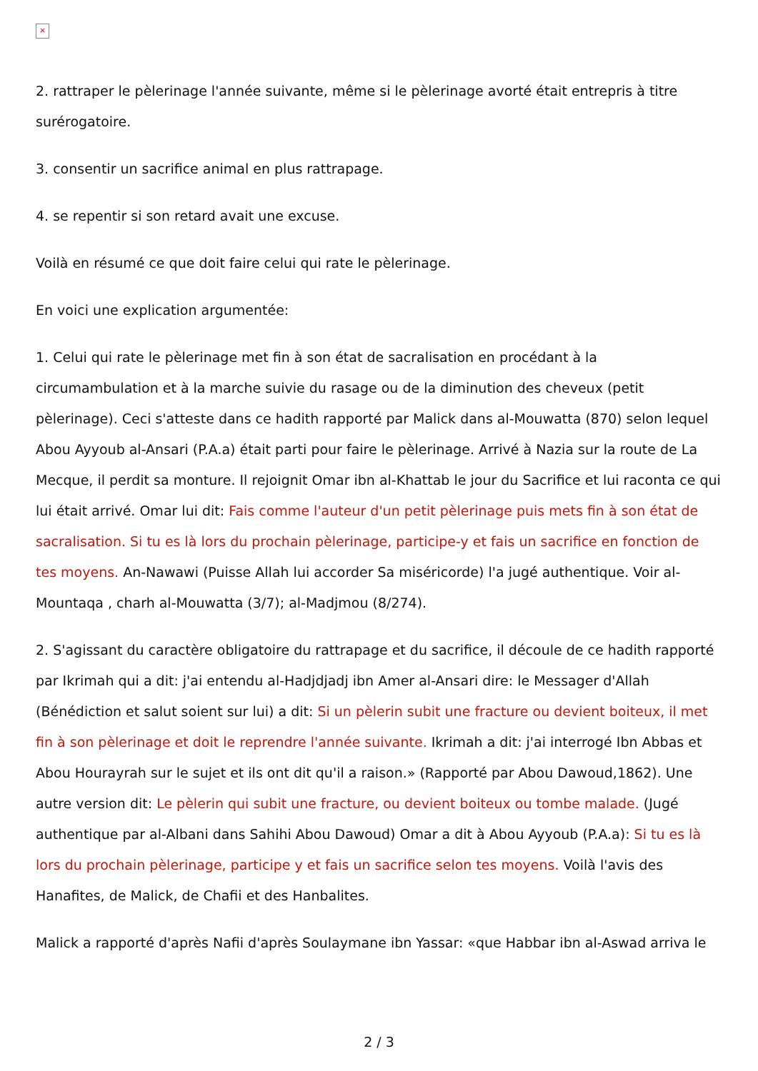×
2. rattraper le pèlerinage l'année suivante, même si le pèlerinage avorté était entrepris à titre surérogatoire.
3. consentir un sacrifice animal en plus rattrapage.
4. se repentir si son retard avait une excuse.
Voilà en résumé ce que doit faire celui qui rate le pèlerinage.
En voici une explication argumentée:
1. Celui qui rate le pèlerinage met fin à son état de sacralisation en procédant à la circumambulation et à la marche suivie du rasage ou de la diminution des cheveux (petit pèlerinage). Ceci s'atteste dans ce hadith rapporté par Malick dans al-Mouwatta (870) selon lequel Abou Ayyoub al-Ansari (P.A.a) était parti pour faire le pèlerinage. Arrivé à Nazia sur la route de La Mecque, il perdit sa monture. Il rejoignit Omar ibn al-Khattab le jour du Sacrifice et lui raconta ce qui lui était arrivé. Omar lui dit: Fais comme l'auteur d'un petit pèlerinage puis mets fin à son état de sacralisation. Si tu es là lors du prochain pèlerinage, participe-y et fais un sacrifice en fonction de tes moyens. An-Nawawi (Puisse Allah lui accorder Sa miséricorde) l'a jugé authentique. Voir al-Mountaqa , charh al-Mouwatta (3/7); al-Madjmou (8/274).
2. S'agissant du caractère obligatoire du rattrapage et du sacrifice, il découle de ce hadith rapporté par Ikrimah qui a dit: j'ai entendu al-Hadjdjadj ibn Amer al-Ansari dire: le Messager d'Allah (Bénédiction et salut soient sur lui) a dit: Si un pèlerin subit une fracture ou devient boiteux, il met fin à son pèlerinage et doit le reprendre l'année suivante. Ikrimah a dit: j'ai interrogé Ibn Abbas et Abou Hourayrah sur le sujet et ils ont dit qu'il a raison.» (Rapporté par Abou Dawoud,1862). Une autre version dit: Le pèlerin qui subit une fracture, ou devient boiteux ou tombe malade. (Jugé authentique par al-Albani dans Sahihi Abou Dawoud) Omar a dit à Abou Ayyoub (P.A.a): Si tu es là lors du prochain pèlerinage, participe y et fais un sacrifice selon tes moyens. Voilà l'avis des Hanafites, de Malick, de Chafii et des Hanbalites.
Malick a rapporté d'après Nafii d'après Soulaymane ibn Yassar: «que Habbar ibn al-Aswad arriva le
2 / 3